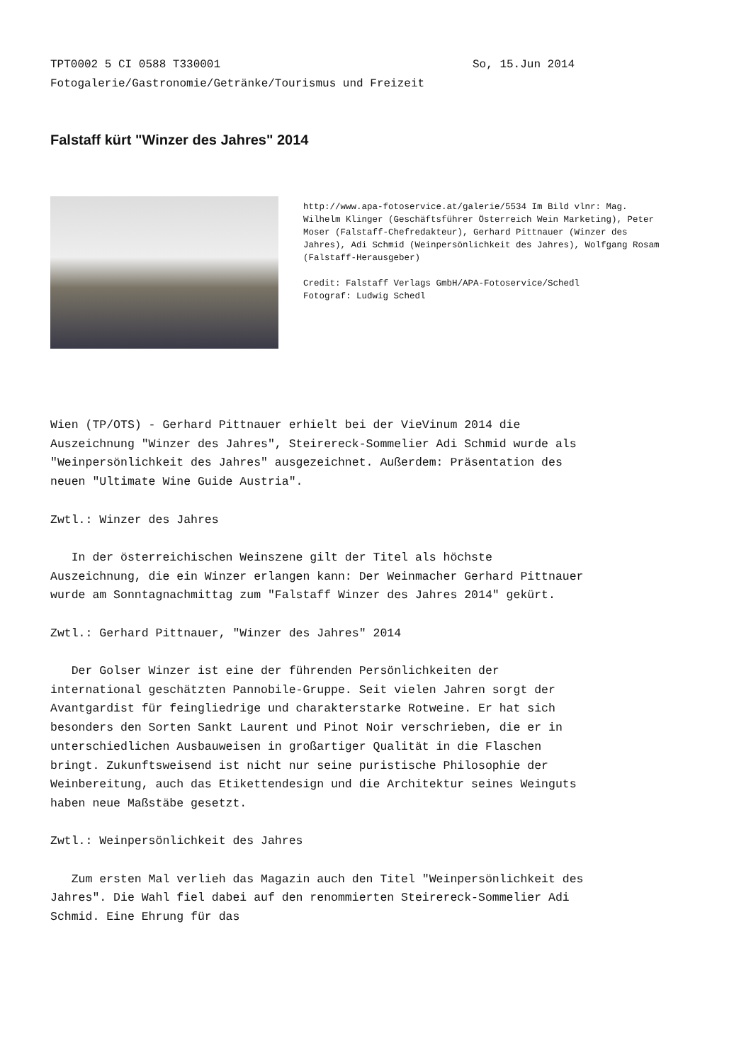TPT0002 5 CI 0588 T330001 So, 15.Jun 2014
Fotogalerie/Gastronomie/Getränke/Tourismus und Freizeit
Falstaff kürt "Winzer des Jahres" 2014
http://www.apa-fotoservice.at/galerie/5534 Im Bild vlnr: Mag. Wilhelm Klinger (Geschäftsführer Österreich Wein Marketing), Peter Moser (Falstaff-Chefredakteur), Gerhard Pittnauer (Winzer des Jahres), Adi Schmid (Weinpersönlichkeit des Jahres), Wolfgang Rosam (Falstaff-Herausgeber)
Credit: Falstaff Verlags GmbH/APA-Fotoservice/Schedl
Fotograf: Ludwig Schedl
Wien (TP/OTS) - Gerhard Pittnauer erhielt bei der VieVinum 2014 die Auszeichnung "Winzer des Jahres", Steirereck-Sommelier Adi Schmid wurde als "Weinpersönlichkeit des Jahres" ausgezeichnet. Außerdem: Präsentation des neuen "Ultimate Wine Guide Austria".
Zwtl.: Winzer des Jahres
In der österreichischen Weinszene gilt der Titel als höchste Auszeichnung, die ein Winzer erlangen kann: Der Weinmacher Gerhard Pittnauer wurde am Sonntagnachmittag zum "Falstaff Winzer des Jahres 2014" gekürt.
Zwtl.: Gerhard Pittnauer, "Winzer des Jahres" 2014
Der Golser Winzer ist eine der führenden Persönlichkeiten der international geschätzten Pannobile-Gruppe. Seit vielen Jahren sorgt der Avantgardist für feingliedrige und charakterstarke Rotweine. Er hat sich besonders den Sorten Sankt Laurent und Pinot Noir verschrieben, die er in unterschiedlichen Ausbauweisen in großartiger Qualität in die Flaschen bringt. Zukunftsweisend ist nicht nur seine puristische Philosophie der Weinbereitung, auch das Etikettendesign und die Architektur seines Weinguts haben neue Maßstäbe gesetzt.
Zwtl.: Weinpersönlichkeit des Jahres
Zum ersten Mal verlieh das Magazin auch den Titel "Weinpersönlichkeit des Jahres". Die Wahl fiel dabei auf den renommierten Steirereck-Sommelier Adi Schmid. Eine Ehrung für das